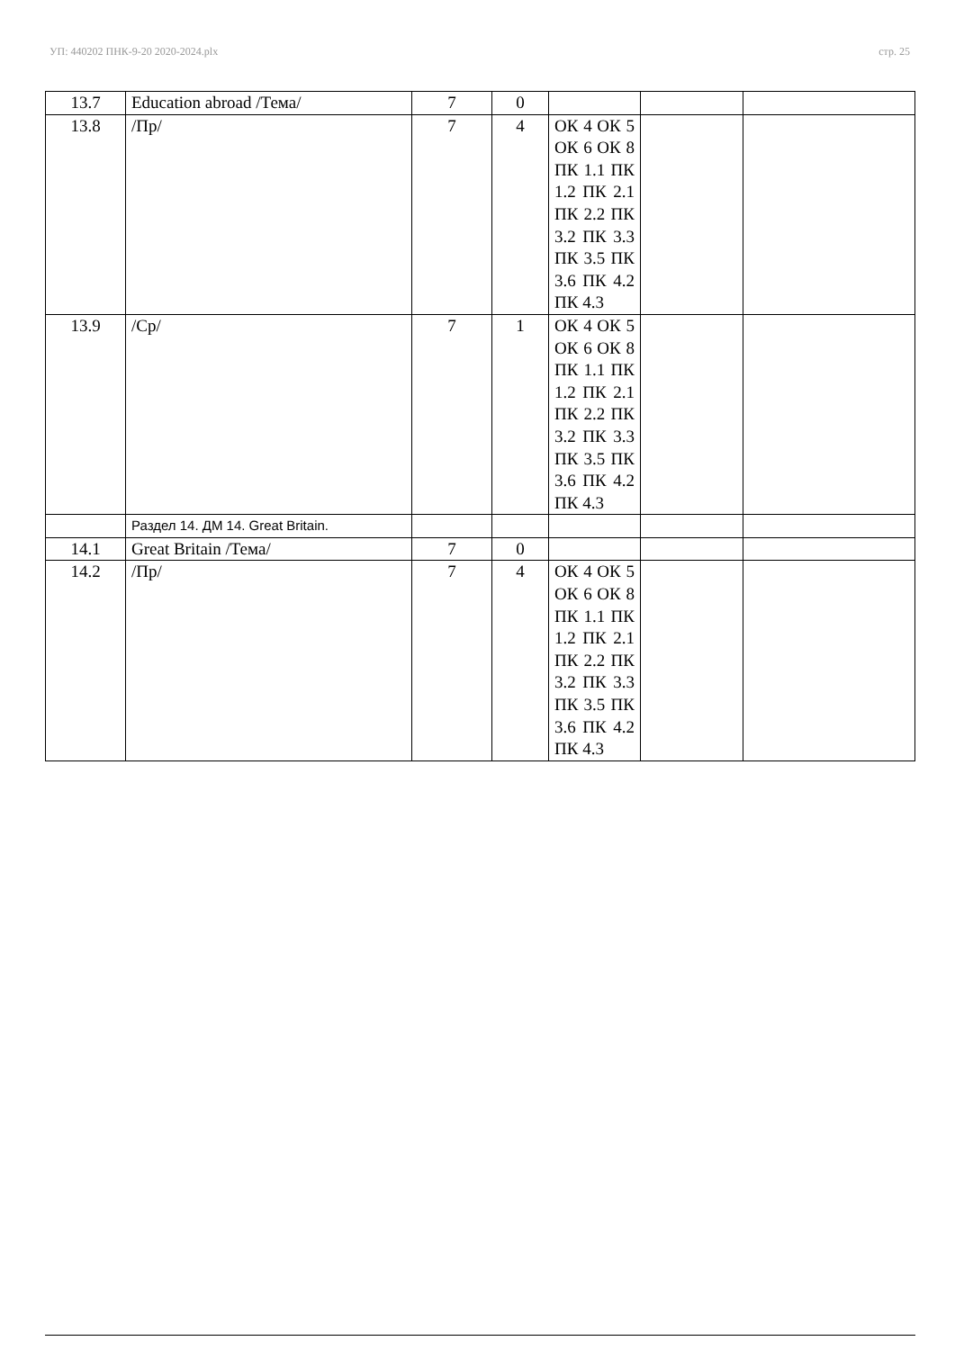УП: 440202 ПНК-9-20 2020-2024.plx стр. 25
| 13.7 | Education abroad /Тема/ | 7 | 0 | | | |
| 13.8 | /Пр/ | 7 | 4 | ОК 4 ОК 5 ОК 6 ОК 8 ПК 1.1 ПК 1.2 ПК 2.1 ПК 2.2 ПК 3.2 ПК 3.3 ПК 3.5 ПК 3.6 ПК 4.2 ПК 4.3 | | |
| 13.9 | /Ср/ | 7 | 1 | ОК 4 ОК 5 ОК 6 ОК 8 ПК 1.1 ПК 1.2 ПК 2.1 ПК 2.2 ПК 3.2 ПК 3.3 ПК 3.5 ПК 3.6 ПК 4.2 ПК 4.3 | | |
| | Раздел 14. ДМ 14. Great Britain. | | | | | |
| 14.1 | Great Britain /Тема/ | 7 | 0 | | | |
| 14.2 | /Пр/ | 7 | 4 | ОК 4 ОК 5 ОК 6 ОК 8 ПК 1.1 ПК 1.2 ПК 2.1 ПК 2.2 ПК 3.2 ПК 3.3 ПК 3.5 ПК 3.6 ПК 4.2 ПК 4.3 | | |